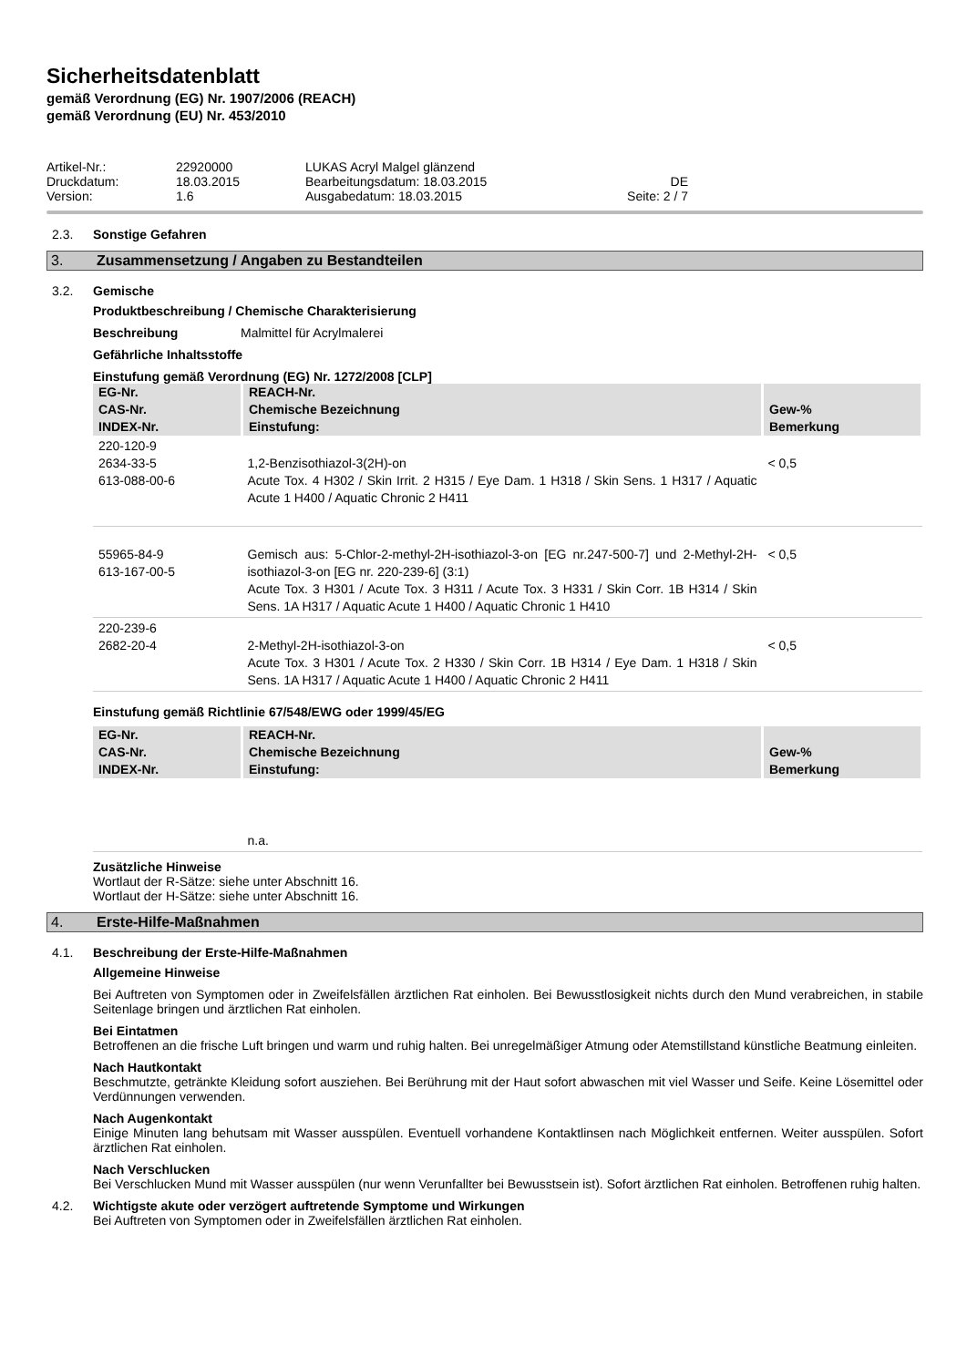Sicherheitsdatenblatt
gemäß Verordnung (EG) Nr. 1907/2006 (REACH)
gemäß Verordnung (EU) Nr. 453/2010
| Artikel-Nr.: | 22920000 | LUKAS Acryl Malgel glänzend | |
| Druckdatum: | 18.03.2015 | Bearbeitungsdatum: 18.03.2015 | DE |
| Version: | 1.6 | Ausgabedatum: 18.03.2015 | Seite: 2 / 7 |
2.3. Sonstige Gefahren
3. Zusammensetzung / Angaben zu Bestandteilen
3.2. Gemische
Produktbeschreibung / Chemische Charakterisierung
Beschreibung Malmittel für Acrylmalerei
Gefährliche Inhaltsstoffe
Einstufung gemäß Verordnung (EG) Nr. 1272/2008 [CLP]
| EG-Nr. CAS-Nr. INDEX-Nr. | REACH-Nr. Chemische Bezeichnung Einstufung: | Gew-% Bemerkung |
| --- | --- | --- |
| 220-120-9 2634-33-5 613-088-00-6 | 1,2-Benzisothiazol-3(2H)-on Acute Tox. 4 H302 / Skin Irrit. 2 H315 / Eye Dam. 1 H318 / Skin Sens. 1 H317 / Aquatic Acute 1 H400 / Aquatic Chronic 2 H411 | < 0,5 |
| 55965-84-9 613-167-00-5 | Gemisch aus: 5-Chlor-2-methyl-2H-isothiazol-3-on [EG nr.247-500-7] und 2-Methyl-2H-isothiazol-3-on [EG nr. 220-239-6] (3:1) Acute Tox. 3 H301 / Acute Tox. 3 H311 / Acute Tox. 3 H331 / Skin Corr. 1B H314 / Skin Sens. 1A H317 / Aquatic Acute 1 H400 / Aquatic Chronic 1 H410 | < 0,5 |
| 220-239-6 2682-20-4 | 2-Methyl-2H-isothiazol-3-on Acute Tox. 3 H301 / Acute Tox. 2 H330 / Skin Corr. 1B H314 / Eye Dam. 1 H318 / Skin Sens. 1A H317 / Aquatic Acute 1 H400 / Aquatic Chronic 2 H411 | < 0,5 |
Einstufung gemäß Richtlinie 67/548/EWG oder 1999/45/EG
| EG-Nr. CAS-Nr. INDEX-Nr. | REACH-Nr. Chemische Bezeichnung Einstufung: | Gew-% Bemerkung |
| --- | --- | --- |
| | n.a. | |
Zusätzliche Hinweise
Wortlaut der R-Sätze: siehe unter Abschnitt 16.
Wortlaut der H-Sätze: siehe unter Abschnitt 16.
4. Erste-Hilfe-Maßnahmen
4.1. Beschreibung der Erste-Hilfe-Maßnahmen
Allgemeine Hinweise
Bei Auftreten von Symptomen oder in Zweifelsfällen ärztlichen Rat einholen. Bei Bewusstlosigkeit nichts durch den Mund verabreichen, in stabile Seitenlage bringen und ärztlichen Rat einholen.
Bei Eintatmen
Betroffenen an die frische Luft bringen und warm und ruhig halten. Bei unregelmäßiger Atmung oder Atemstillstand künstliche Beatmung einleiten.
Nach Hautkontakt
Beschmutzte, getränkte Kleidung sofort ausziehen. Bei Berührung mit der Haut sofort abwaschen mit viel Wasser und Seife. Keine Lösemittel oder Verdünnungen verwenden.
Nach Augenkontakt
Einige Minuten lang behutsam mit Wasser ausspülen. Eventuell vorhandene Kontaktlinsen nach Möglichkeit entfernen. Weiter ausspülen. Sofort ärztlichen Rat einholen.
Nach Verschlucken
Bei Verschlucken Mund mit Wasser ausspülen (nur wenn Verunfallter bei Bewusstsein ist). Sofort ärztlichen Rat einholen. Betroffenen ruhig halten.
4.2. Wichtigste akute oder verzögert auftretende Symptome und Wirkungen
Bei Auftreten von Symptomen oder in Zweifelsfällen ärztlichen Rat einholen.